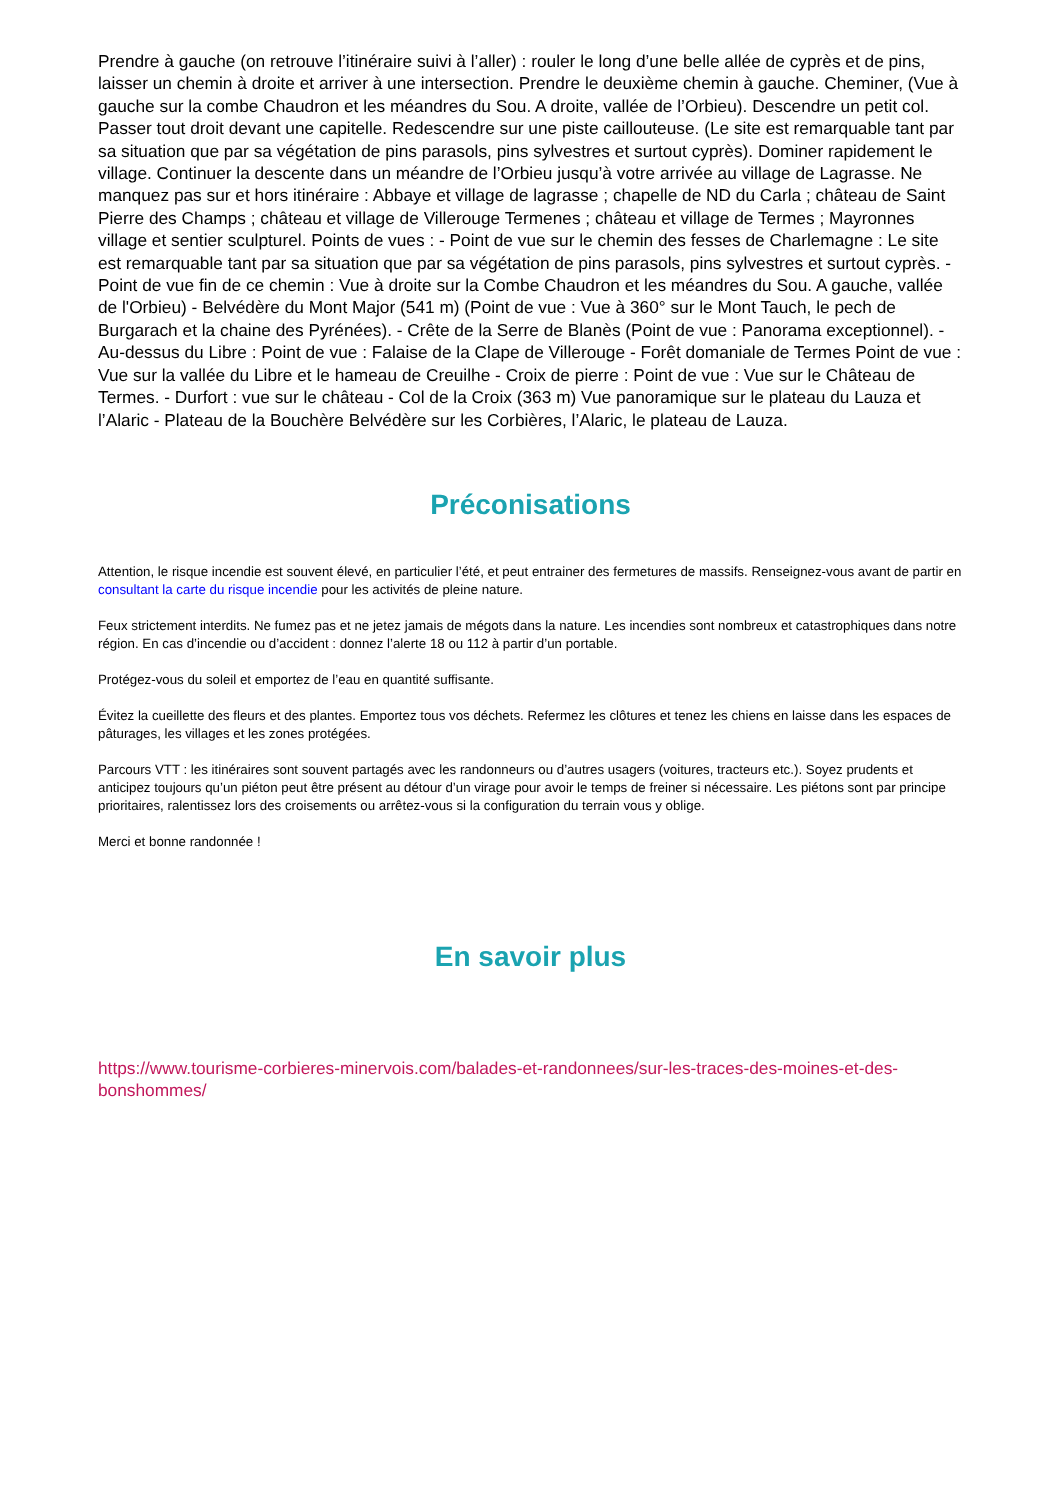Prendre à gauche (on retrouve l’itinéraire suivi à l’aller) : rouler le long d’une belle allée de cyprès et de pins, laisser un chemin à droite et arriver à une intersection. Prendre le deuxième chemin à gauche. Cheminer, (Vue à gauche sur la combe Chaudron et les méandres du Sou. A droite, vallée de l’Orbieu). Descendre un petit col. Passer tout droit devant une capitelle. Redescendre sur une piste caillouteuse. (Le site est remarquable tant par sa situation que par sa végétation de pins parasols, pins sylvestres et surtout cyprès). Dominer rapidement le village. Continuer la descente dans un méandre de l’Orbieu jusqu’à votre arrivée au village de Lagrasse. Ne manquez pas sur et hors itinéraire : Abbaye et village de lagrasse ; chapelle de ND du Carla ; château de Saint Pierre des Champs ; château et village de Villerouge Termenes ; château et village de Termes ; Mayronnes village et sentier sculpturel. Points de vues : - Point de vue sur le chemin des fesses de Charlemagne : Le site est remarquable tant par sa situation que par sa végétation de pins parasols, pins sylvestres et surtout cyprès. - Point de vue fin de ce chemin : Vue à droite sur la Combe Chaudron et les méandres du Sou. A gauche, vallée de l'Orbieu) - Belvédère du Mont Major (541 m) (Point de vue : Vue à 360° sur le Mont Tauch, le pech de Burgarach et la chaine des Pyrénées). - Crête de la Serre de Blanès (Point de vue : Panorama exceptionnel). - Au-dessus du Libre : Point de vue : Falaise de la Clape de Villerouge - Forêt domaniale de Termes Point de vue : Vue sur la vallée du Libre et le hameau de Creuilhe - Croix de pierre : Point de vue : Vue sur le Château de Termes. - Durfort : vue sur le château - Col de la Croix (363 m) Vue panoramique sur le plateau du Lauza et l’Alaric - Plateau de la Bouchère Belvédère sur les Corbières, l’Alaric, le plateau de Lauza.
Préconisations
Attention, le risque incendie est souvent élevé, en particulier l’été, et peut entrainer des fermetures de massifs. Renseignez-vous avant de partir en consultant la carte du risque incendie pour les activités de pleine nature.
Feux strictement interdits. Ne fumez pas et ne jetez jamais de mégots dans la nature. Les incendies sont nombreux et catastrophiques dans notre région. En cas d’incendie ou d’accident : donnez l’alerte 18 ou 112 à partir d’un portable.
Protégez-vous du soleil et emportez de l’eau en quantité suffisante.
Évitez la cueillette des fleurs et des plantes. Emportez tous vos déchets. Refermez les clôtures et tenez les chiens en laisse dans les espaces de pâturages, les villages et les zones protégées.
Parcours VTT : les itinéraires sont souvent partagés avec les randonneurs ou d’autres usagers (voitures, tracteurs etc.). Soyez prudents et anticipez toujours qu’un piéton peut être présent au détour d’un virage pour avoir le temps de freiner si nécessaire. Les piétons sont par principe prioritaires, ralentissez lors des croisements ou arrêtez-vous si la configuration du terrain vous y oblige.
Merci et bonne randonnée !
En savoir plus
https://www.tourisme-corbieres-minervois.com/balades-et-randonnees/sur-les-traces-des-moines-et-des-bonshommes/